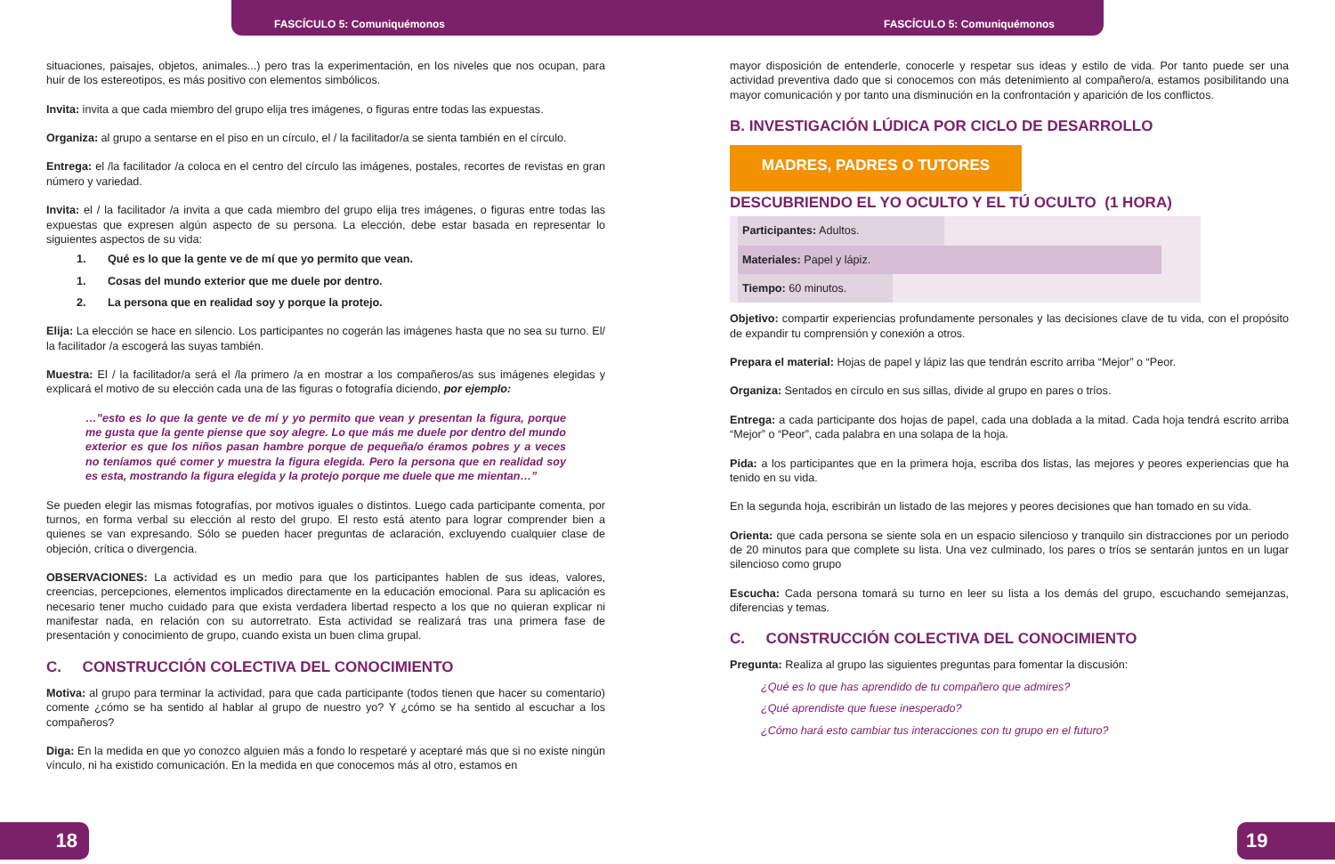FASCÍCULO 5: Comuniquémonos FASCÍCULO 5: Comuniquémonos
situaciones, paisajes, objetos, animales...) pero tras la experimentación, en los niveles que nos ocupan, para huir de los estereotipos, es más positivo con elementos simbólicos.
Invita: invita a que cada miembro del grupo elija tres imágenes, o figuras entre todas las expuestas.
Organiza: al grupo a sentarse en el piso en un círculo, el / la facilitador/a se sienta también en el círculo.
Entrega: el /la facilitador /a coloca en el centro del círculo las imágenes, postales, recortes de revistas en gran número y variedad.
Invita: el / la facilitador /a invita a que cada miembro del grupo elija tres imágenes, o figuras entre todas las expuestas que expresen algún aspecto de su persona. La elección, debe estar basada en representar lo siguientes aspectos de su vida:
1. Qué es lo que la gente ve de mí que yo permito que vean.
1. Cosas del mundo exterior que me duele por dentro.
2. La persona que en realidad soy y porque la protejo.
Elija: La elección se hace en silencio. Los participantes no cogerán las imágenes hasta que no sea su turno. El/ la facilitador /a escogerá las suyas también.
Muestra: El / la facilitador/a será el /la primero /a en mostrar a los compañeros/as sus imágenes elegidas y explicará el motivo de su elección cada una de las figuras o fotografía diciendo, por ejemplo:
…”esto es lo que la gente ve de mí y yo permito que vean y presentan la figura, porque me gusta que la gente piense que soy alegre. Lo que más me duele por dentro del mundo exterior es que los niños pasan hambre porque de pequeña/o éramos pobres y a veces no teníamos qué comer y muestra la figura elegida. Pero la persona que en realidad soy es esta, mostrando la figura elegida y la protejo porque me duele que me mientan…”
Se pueden elegir las mismas fotografías, por motivos iguales o distintos. Luego cada participante comenta, por turnos, en forma verbal su elección al resto del grupo. El resto está atento para lograr comprender bien a quienes se van expresando. Sólo se pueden hacer preguntas de aclaración, excluyendo cualquier clase de objeción, crítica o divergencia.
OBSERVACIONES: La actividad es un medio para que los participantes hablen de sus ideas, valores, creencias, percepciones, elementos implicados directamente en la educación emocional. Para su aplicación es necesario tener mucho cuidado para que exista verdadera libertad respecto a los que no quieran explicar ni manifestar nada, en relación con su autorretrato. Esta actividad se realizará tras una primera fase de presentación y conocimiento de grupo, cuando exista un buen clima grupal.
C. CONSTRUCCIÓN COLECTIVA DEL CONOCIMIENTO
Motiva: al grupo para terminar la actividad, para que cada participante (todos tienen que hacer su comentario) comente ¿cómo se ha sentido al hablar al grupo de nuestro yo? Y ¿cómo se ha sentido al escuchar a los compañeros?
Diga: En la medida en que yo conozco alguien más a fondo lo respetaré y aceptaré más que si no existe ningún vínculo, ni ha existido comunicación. En la medida en que conocemos más al otro, estamos en
mayor disposición de entenderle, conocerle y respetar sus ideas y estilo de vida. Por tanto puede ser una actividad preventiva dado que si conocemos con más detenimiento al compañero/a, estamos posibilitando una mayor comunicación y por tanto una disminución en la confrontación y aparición de los conflictos.
B. INVESTIGACIÓN LÚDICA POR CICLO DE DESARROLLO
MADRES, PADRES O TUTORES
DESCUBRIENDO EL YO OCULTO Y EL TÚ OCULTO (1 HORA)
Participantes: Adultos.
Materiales: Papel y lápiz.
Tiempo: 60 minutos.
Objetivo: compartir experiencias profundamente personales y las decisiones clave de tu vida, con el propósito de expandir tu comprensión y conexión a otros.
Prepara el material: Hojas de papel y lápiz las que tendrán escrito arriba “Mejor” o “Peor.
Organiza: Sentados en círculo en sus sillas, divide al grupo en pares o tríos.
Entrega: a cada participante dos hojas de papel, cada una doblada a la mitad. Cada hoja tendrá escrito arriba “Mejor” o “Peor”, cada palabra en una solapa de la hoja.
Pida: a los participantes que en la primera hoja, escriba dos listas, las mejores y peores experiencias que ha tenido en su vida.
En la segunda hoja, escribirán un listado de las mejores y peores decisiones que han tomado en su vida.
Orienta: que cada persona se siente sola en un espacio silencioso y tranquilo sin distracciones por un periodo de 20 minutos para que complete su lista. Una vez culminado, los pares o tríos se sentarán juntos en un lugar silencioso como grupo
Escucha: Cada persona tomará su turno en leer su lista a los demás del grupo, escuchando semejanzas, diferencias y temas.
C. CONSTRUCCIÓN COLECTIVA DEL CONOCIMIENTO
Pregunta: Realiza al grupo las siguientes preguntas para fomentar la discusión:
¿Qué es lo que has aprendido de tu compañero que admires?
¿Qué aprendiste que fuese inesperado?
¿Cómo hará esto cambiar tus interacciones con tu grupo en el futuro?
18 19